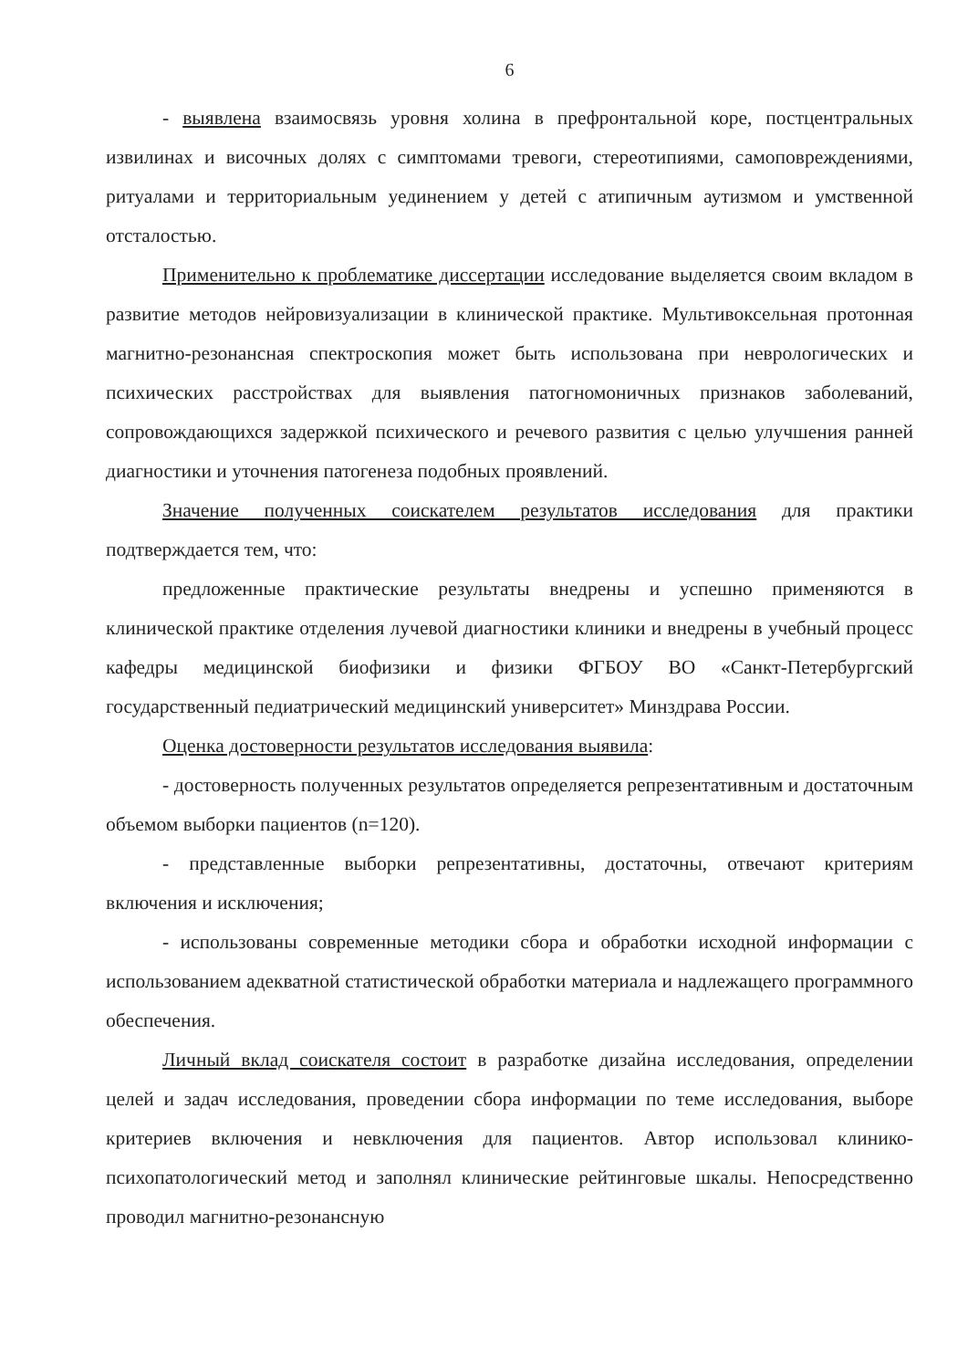6
- выявлена взаимосвязь уровня холина в префронтальной коре, постцентральных извилинах и височных долях с симптомами тревоги, стереотипиями, самоповреждениями, ритуалами и территориальным уединением у детей с атипичным аутизмом и умственной отсталостью.
Применительно к проблематике диссертации исследование выделяется своим вкладом в развитие методов нейровизуализации в клинической практике. Мультивоксельная протонная магнитно-резонансная спектроскопия может быть использована при неврологических и психических расстройствах для выявления патогномоничных признаков заболеваний, сопровождающихся задержкой психического и речевого развития с целью улучшения ранней диагностики и уточнения патогенеза подобных проявлений.
Значение полученных соискателем результатов исследования для практики подтверждается тем, что:
предложенные практические результаты внедрены и успешно применяются в клинической практике отделения лучевой диагностики клиники и внедрены в учебный процесс кафедры медицинской биофизики и физики ФГБОУ ВО «Санкт-Петербургский государственный педиатрический медицинский университет» Минздрава России.
Оценка достоверности результатов исследования выявила:
- достоверность полученных результатов определяется репрезентативным и достаточным объемом выборки пациентов (n=120).
- представленные выборки репрезентативны, достаточны, отвечают критериям включения и исключения;
- использованы современные методики сбора и обработки исходной информации с использованием адекватной статистической обработки материала и надлежащего программного обеспечения.
Личный вклад соискателя состоит в разработке дизайна исследования, определении целей и задач исследования, проведении сбора информации по теме исследования, выборе критериев включения и невключения для пациентов. Автор использовал клинико-психопатологический метод и заполнял клинические рейтинговые шкалы. Непосредственно проводил магнитно-резонансную